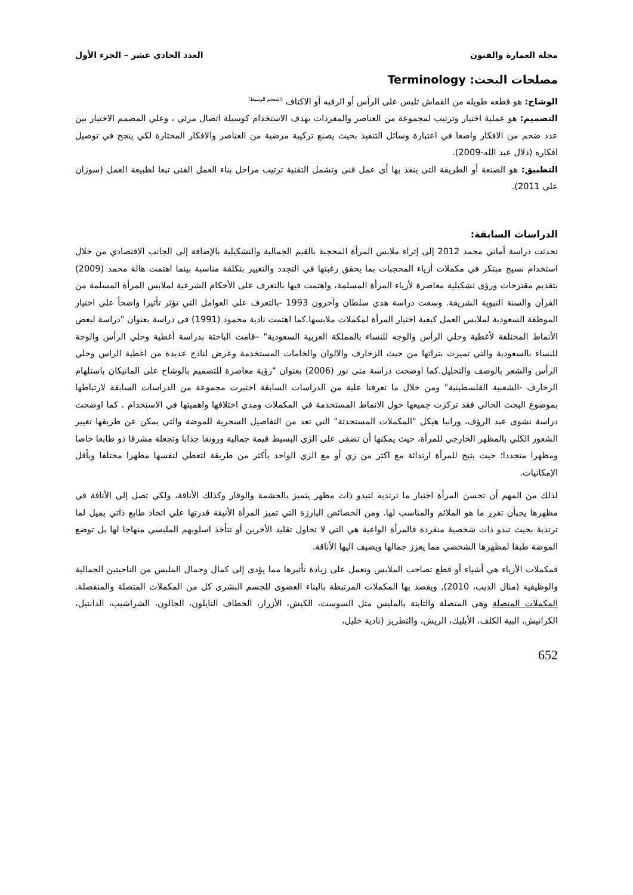مجلة العمارة والفنون العدد الحادي عشر – الجزء الأول
مصلحات البحث: Terminology
الوشاح: هو قطعه طويله من القماش تلبس على الرأس أو الرقبه أو الاكتاف <sup>(المعجم الوسيط)</sup>
التصميم: هو عملية اختيار وترتيب لمجموعة من العناصر والمفردات بهدف الاستخدام كوسيلة اتصال مرئي ، وعلي المصمم الاختيار بين عدد ضخم من الافكار واضعا في اعتبارة وسائل التنفيذ بحيث يصنع تركيبة مرضية من العناصر والافكار المختارة لكي ينجح في توصيل افكاره (دلال عبد الله-2009).
التطبيق: هو الصنعة أو الطريقة التى ينفذ بها أى عمل فنى وتشمل التقنية ترتيب مراحل بناء العمل الفنى تبعا لطبيعة العمل (سوزان علي 2011).
الدراسات السابقة:
تحدثت دراسة أماني محمد 2012 إلى إثراء ملابس المرأة المحجبة بالقيم الجمالية والتشكيلية بالإضافة إلى الجانب الاقتصادي من خلال استخدام نسيج مبتكر في مكملات أزياء المحجبات بما يحقق رغبتها في التجدد والتغيير بتكلفة مناسبة بينما اهتمت هالة محمد (2009) بتقديم مقترحات ورؤى تشكيلية معاصرة لأزياء المرأة المسلمة، واهتمت فيها بالتعرف على الأحكام الشرعية لملابس المرأة المسلمة من القرآن والسنة النبوية الشريفة. وسعت دراسة هدي سلطان وآخرون 1993 -بالتعرف على العوامل التي تؤثر تأثيرا واضحاً على اختيار الموظفة السعودية لملابس العمل كيفية اختيار المرأة لمكملات ملابسها.كما اهتمت نادية محمود (1991) في دراسة بعنوان "دراسة لبعض الأنماط المختلفة لأغطية وحلي الرأس والوجه للنساء بالمملكة العربية السعودية" –قامت الباحثة بدراسة أغطية وحلي الرأس والوجة للنساء بالسعودية والتي تميزت بتراثها من حيث الزخارف والالوان والخامات المستخدمة وعرض لناذج عديدة من اغطية الراس وحلي الرأس والشعر بالوصف والتحليل.كما اوضحت دراسة منى نور (2006) بعنوان "رؤية معاصرة للتصميم بالوشاح على المانيكان باستلهام الزخارف -الشعبية الفلسطينية" ومن خلال ما تعرفنا علية من الدراسات السابقة اختيرت مجموعة من الدراسات السابقة لارتباطها بموضوع البحث الحالي فقد تركزت جميعها حول الانماط المستخدمة في المكملات ومدي اختلافها واهميتها في الاستخدام . كما اوضحت دراسة نشوى عبد الرؤف، ورانيا هيكل "المكملات المستحدثة" التي تعد من التفاصيل السحرية للموضة والتي يمكن عن طريقها تغيير الشعور الكلي بالمظهر الخارجي للمرأة، حيث يمكنها أن تضفى على الزى البسيط قيمة جمالية ورونقا جذابا وتجعلة مشرقا ذو طابعا خاصا ومظهرا متجددا؛ حيث يتيح للمرأة ارتدائة مع اكثر من زي أو مع الزي الواحد بأكثر من طريقة لتعطي لنفسها مظهرا مختلفا وبأقل الإمكانيات.
لذلك من المهم أن تحسن المرأة اختيار ما ترتديه لتبدو ذات مظهر يتميز بالحشمة والوقار وكذلك الأناقة، ولكي تصل إلي الأناقة في مظهرها يجبأن تقرر ما هو الملائم والمناسب لها. ومن الخصائص البارزة التي تميز المرأة الأنيقة قدرتها علي اتخاذ طابع ذاتي يميل لما ترتدية بحيث تبدو ذات شخصية منفردة فالمرأة الواعية هي التي لا تحاول تقليد الأخرين أو تتأخذ اسلوبهم الملبسي منهاجا لها بل توضع الموضة طبقا لمظهرها الشخصي مما يعزز جمالها ويضيف اليها الأناقة.
فمكملات الأزياء هي أشياء أو قطع تصاحب الملابس وتعمل على زيادة تأثيرها مما يؤدى إلى كمال وجمال الملبس من الناحيتين الجمالية والوظيفية (منال الديب، 2010), ويقصد بها المكملات المرتبطة بالبناء العضوى للجسم البشرى كل من المكملات المتصلة والمنفصلة. المكملات المتصلة وهى المتصلة والثابتة بالملبس مثل السوست، الكبش، الأزرار، الخطاف النايلون، الجالون، الشراشيب، الدانتيل، الكرانيش، البية الكلف، الأبليك، الريش، والتطريز (نادية خليل،
652